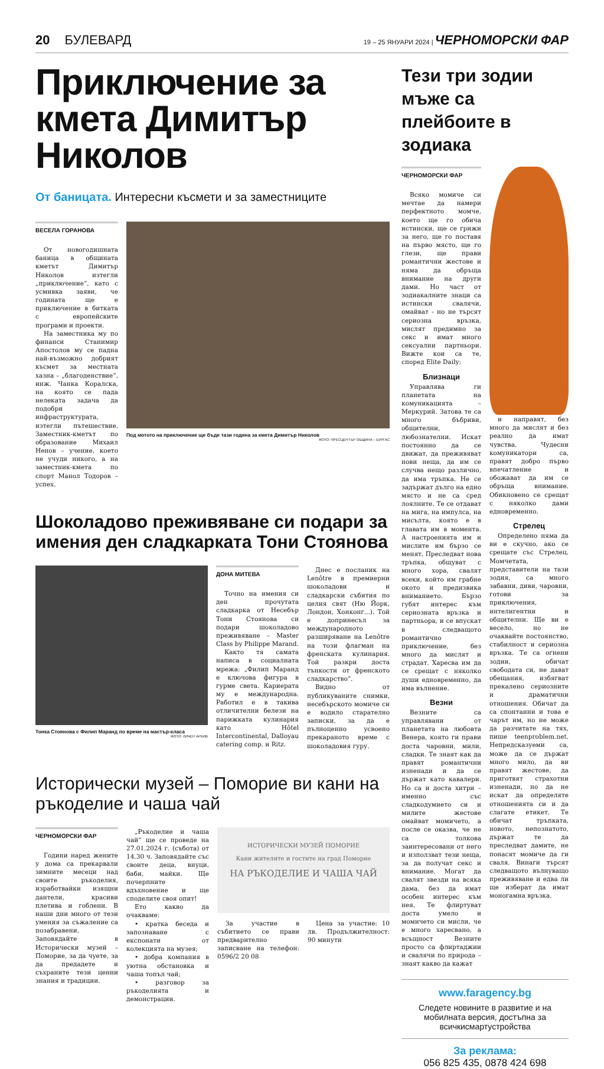20 БУЛЕВАРД
19 – 25 ЯНУАРИ 2024 | ЧЕРНОМОРСКИ ФАР
Приключение за кмета Димитър Николов
От баницата. Интересни късмети и за заместниците
ВЕСЕЛА ГОРАНОВА
От новогодишната баница в общината кметът Димитър Николов изтегли „приключение“, като с усмивка заяви, че годината ще е приключение в битката с европейските програми и проекти.
На заместника му по финанси Станимир Апостолов му се падна най-възможно добрият късмет за местната хазна – „благоденствие“, инж. Чанка Коралска, на която се пада нелеката задача да подобри инфраструктурата, изтегли пътешествие. Заместник-кметът по образование Михаил Ненов – учение, което не учуди никого, а на заместник-кмета по спорт Манол Тодоров – успех.
Под мотото на приключение ще бъде тази година за кмета Димитър Николов
ФОТО: ПРЕСЦЕНТЪР ОБЩИНА – БУРГАС
Шоколадово преживяване си подари за имения ден сладкарката Тони Стоянова
Тонка Стоянова с Филип Маранд по време на мастър-класа
ФОТО: ЛИЧЕН АРХИВ
ДОНА МИТЕВА
Точно на имения си ден прочутата сладкарка от Несебър Тони Стоянова си подари шоколадово преживяване – Master Class by Philippe Marand.
Както тя самата написа в социалната мрежа: „Филип Маранд е ключова фигура в гурме света. Кариерата му е международна. Работил е в такива отличителни белези на парижката кулинария като Hôtel Intercontinental, Dalloyau catering comp. и Ritz.
Днес е посланик на Lenôtre в премиерни шоколадови и сладкарски събития по целия свят (Ню Йорк, Лондон, Хонконг...). Той е допринесъл за международното разширяване на Lenôtre на този флагман на френската кулинария. Той разкри доста тънкости от френското сладкарство“.
Видно от публикуваните снимки, несебърското момиче си е водило старателно записки, за да е пълноценно усвоено прекараното време с шоколадовия гуру.
Исторически музей – Поморие ви кани на ръкоделие и чаша чай
ЧЕРНОМОРСКИ ФАР
Години наред жените у дома са прекарвали зимните месеци над своите ръкоделия, изработвайки изящни дантели, красиви плетива и гоблени. В наши дни много от тези умения за съжаление са позабравени. Заповядайте в Исторически музей – Поморие, за да чуете, за да предадете и съхраните тези ценни знания и традиции.
„Ръкоделие и чаша чай“ ще се проведе на 27.01.2024 г. (събота) от 14.30 ч. Заповядайте със своите деца, внуци, баби, майки. Ще почерпните вдъхновение и ще споделите своя опит!
Ето какво да очакваме:
• кратка беседа и запознаване с експонати от колекцията на музея;
• добра компания в уютна обстановка и чаша топъл чай;
• разговор за ръкоделията и демонстрации.
ИСТОРИЧЕСКИ МУЗЕЙ ПОМОРИЕ
Кани жителите и гостите на град Поморие
НА РЪКОДЕЛИЕ И ЧАША ЧАЙ
За участие в събитието се прави предварително записване на телефон: 0596/2 20 08
Цена за участие: 10 лв. Продължителност: 90 минути
Тези три зодии мъже са плейбоите в зодиака
ЧЕРНОМОРСКИ ФАР
Всяко момиче си мечтае да намери перфектното момче, което ще го обича истински, ще се грижи за него, ще го поставя на първо място, ще го глези, ще прави романтични жестове и няма да обръща внимание на други дами. Но част от зодиакалните знаци са истински свалячи, омайват - но не търсят сериозна връзка, мислят предимно за секс и имат много сексуални партньори. Вижте кои са те, според Elite Daily:
Близнаци
Управлява ги планетата на комуникацията – Меркурий. Затова те са много бъбриви, общителни, любознателни. Искат постоянно да се движат, да преживяват нови неща, да им се случва нещо различно, да има тръпка. Не се задържат дълго на едно място и не са сред лоялните. Те се отдават на мига, на импулса, на мисълта, която е в главата им в момента. А настроенията им и мислите им бързо се менят. Преследват нова тръпка, общуват с много хора, свалят всеки, който им грабне окото и предизвика вниманието. Бързо губят интерес към сериозната връзка и партньора, и се впускат в следващото романтично приключение, без много да мислят и страдат. Харесва им да се срещат с няколко души едновременно, да има вълнение.
Везни
Везните са управлявани от планетата на любовта Венера, която ги прави доста чаровни, мили, сладки. Те знаят как да правят романтични изненади и да се държат като кавалери. Но са и доста хитри – именно със сладкодумието си и милите жестове омайват момичето, а после се оказва, че не са толкова заинтересовани от него и използват тези неща, за да получат секс и внимание. Могат да свалят звезди на всяка дама, без да имат особен интерес към нея. Те флиртуват доста умело и момичето си мисли, че е много харесвано, а всъщност Везните просто са флиртаджии и свалячи по природа – знаят какво да кажат
и направят, без много да мислят и без реално да имат чувства. Чудесни комуникатори са, правят добро първо впечатление и обожават да им се обръща внимание. Обикновено се срещат с няколко дами едновременно.
Стрелец
Определено няма да ви е скучно, ако се срещате със Стрелец. Момчетата, представители на тази зодия, са много забавни, диви, чаровни, готови за приключения, интелигентни и общителни. Ще ви е весело, но не очаквайте постоянство, стабилност и сериозна връзка. Те са огнени зодии, обичат свободата си, не дават обещания, избягват прекалено сериозните и драматични отношения. Обичат да са спонтанни и това е чарът им, но не може да разчитате на тях, пише teenproblem.net. Непредсказуеми са, може да се държат много мило, да ви правят жестове, да приготвят страхотни изненади, но да не искат да определяте отношенията си и да слагате етикет. Те обичат тръпката, новото, непознатото, държат те да преследват дамите, не понасят момиче да ги сваля. Винаги търсят следващото вълнуващо преживяване и едва ли ще изберат да имат моногамна връзка.
www.faragency.bg
Следете новините в развитие и на мобилната версия, достъпна за всичкисмартустройства
За реклама:
056 825 435, 0878 424 698